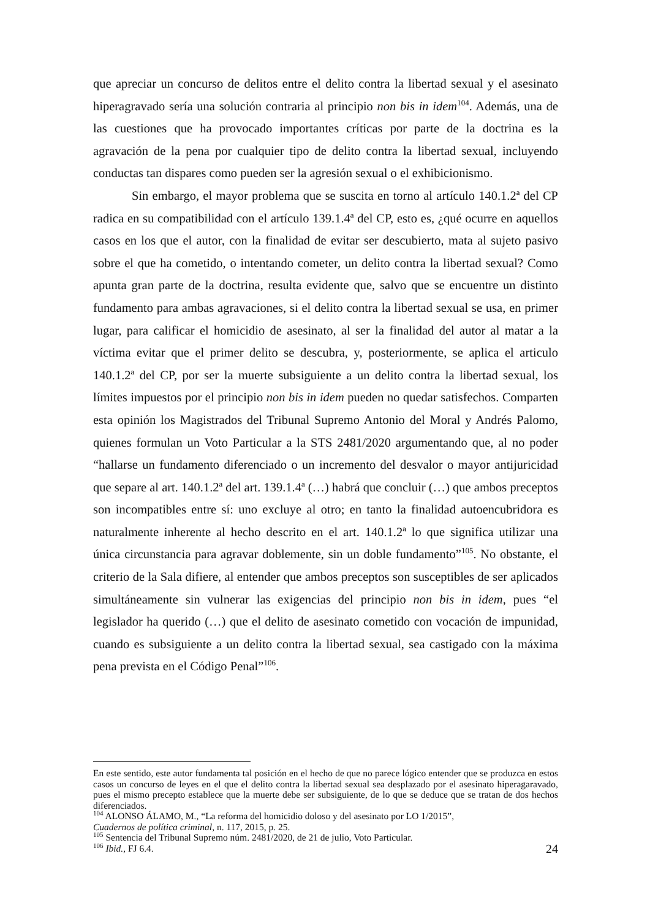que apreciar un concurso de delitos entre el delito contra la libertad sexual y el asesinato hiperagravado sería una solución contraria al principio non bis in idem<sup>104</sup>. Además, una de las cuestiones que ha provocado importantes críticas por parte de la doctrina es la agravación de la pena por cualquier tipo de delito contra la libertad sexual, incluyendo conductas tan dispares como pueden ser la agresión sexual o el exhibicionismo.
Sin embargo, el mayor problema que se suscita en torno al artículo 140.1.2ª del CP radica en su compatibilidad con el artículo 139.1.4ª del CP, esto es, ¿qué ocurre en aquellos casos en los que el autor, con la finalidad de evitar ser descubierto, mata al sujeto pasivo sobre el que ha cometido, o intentando cometer, un delito contra la libertad sexual? Como apunta gran parte de la doctrina, resulta evidente que, salvo que se encuentre un distinto fundamento para ambas agravaciones, si el delito contra la libertad sexual se usa, en primer lugar, para calificar el homicidio de asesinato, al ser la finalidad del autor al matar a la víctima evitar que el primer delito se descubra, y, posteriormente, se aplica el articulo 140.1.2ª del CP, por ser la muerte subsiguiente a un delito contra la libertad sexual, los límites impuestos por el principio non bis in idem pueden no quedar satisfechos. Comparten esta opinión los Magistrados del Tribunal Supremo Antonio del Moral y Andrés Palomo, quienes formulan un Voto Particular a la STS 2481/2020 argumentando que, al no poder “hallarse un fundamento diferenciado o un incremento del desvalor o mayor antijuricidad que separe al art. 140.1.2ª del art. 139.1.4ª (…) habrá que concluir (…) que ambos preceptos son incompatibles entre sí: uno excluye al otro; en tanto la finalidad autoencubridora es naturalmente inherente al hecho descrito en el art. 140.1.2ª lo que significa utilizar una única circunstancia para agravar doblemente, sin un doble fundamento”<sup>105</sup>. No obstante, el criterio de la Sala difiere, al entender que ambos preceptos son susceptibles de ser aplicados simultáneamente sin vulnerar las exigencias del principio non bis in idem, pues “el legislador ha querido (…) que el delito de asesinato cometido con vocación de impunidad, cuando es subsiguiente a un delito contra la libertad sexual, sea castigado con la máxima pena prevista en el Código Penal”<sup>106</sup>.
En este sentido, este autor fundamenta tal posición en el hecho de que no parece lógico entender que se produzca en estos casos un concurso de leyes en el que el delito contra la libertad sexual sea desplazado por el asesinato hiperagaravado, pues el mismo precepto establece que la muerte debe ser subsiguiente, de lo que se deduce que se tratan de dos hechos diferenciados.
<sup>104</sup> ALONSO ÁLAMO, M., “La reforma del homicidio doloso y del asesinato por LO 1/2015”,
Cuadernos de política criminal, n. 117, 2015, p. 25.
<sup>105</sup> Sentencia del Tribunal Supremo núm. 2481/2020, de 21 de julio, Voto Particular.
<sup>106</sup> Ibid., FJ 6.4.
24